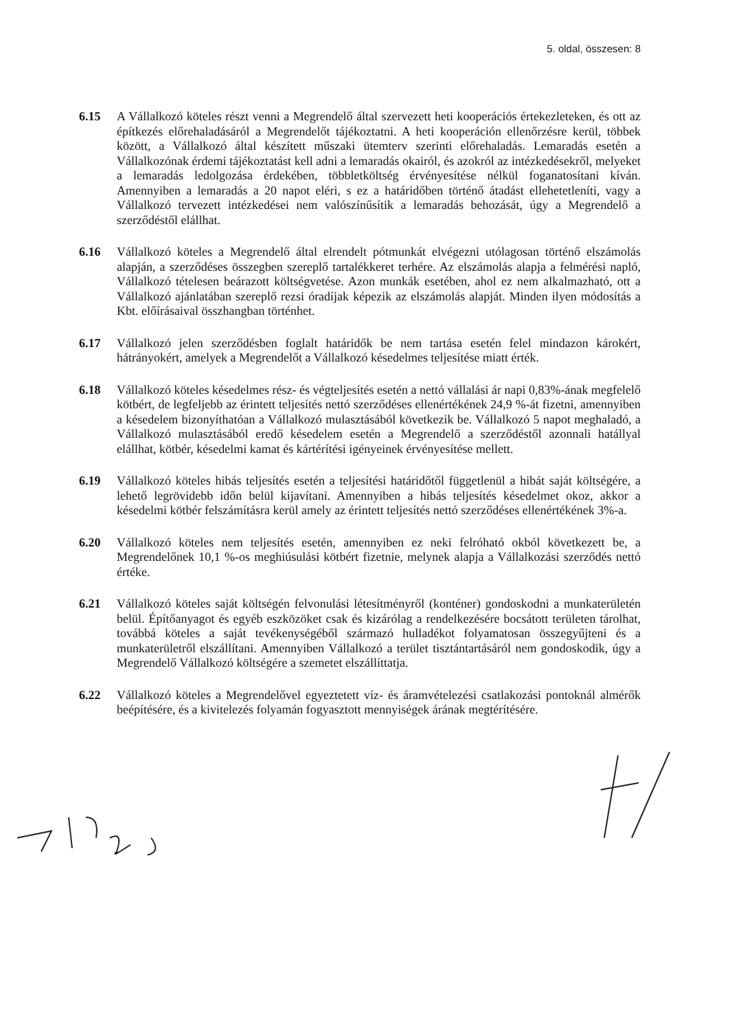5. oldal, összesen: 8
6.15 A Vállalkozó köteles részt venni a Megrendelő által szervezett heti kooperációs értekezleteken, és ott az építkezés előrehaladásáról a Megrendelőt tájékoztatni. A heti kooperáción ellenőrzésre kerül, többek között, a Vállalkozó által készített műszaki ütemterv szerinti előrehaladás. Lemaradás esetén a Vállalkozónak érdemi tájékoztatást kell adni a lemaradás okairól, és azokról az intézkedésekről, melyeket a lemaradás ledolgozása érdekében, többletköltség érvényesítése nélkül foganatosítani kíván. Amennyiben a lemaradás a 20 napot eléri, s ez a határidőben történő átadást ellehetetleníti, vagy a Vállalkozó tervezett intézkedései nem valószínűsítik a lemaradás behozását, úgy a Megrendelő a szerződéstől elállhat.
6.16 Vállalkozó köteles a Megrendelő által elrendelt pótmunkát elvégezni utólagosan történő elszámolás alapján, a szerződéses összegben szereplő tartalékkeret terhére. Az elszámolás alapja a felmérési napló, Vállalkozó tételesen beárazott költségvetése. Azon munkák esetében, ahol ez nem alkalmazható, ott a Vállalkozó ajánlatában szereplő rezsi óradíjak képezik az elszámolás alapját. Minden ilyen módosítás a Kbt. előírásaival összhangban történhet.
6.17 Vállalkozó jelen szerződésben foglalt határidők be nem tartása esetén felel mindazon károkért, hátrányokért, amelyek a Megrendelőt a Vállalkozó késedelmes teljesítése miatt érték.
6.18 Vállalkozó köteles késedelmes rész- és végteljesítés esetén a nettó vállalási ár napi 0,83%-ának megfelelő kötbért, de legfeljebb az érintett teljesítés nettó szerződéses ellenértékének 24,9 %-át fizetni, amennyiben a késedelem bizonyíthatóan a Vállalkozó mulasztásából következik be. Vállalkozó 5 napot meghaladó, a Vállalkozó mulasztásából eredő késedelem esetén a Megrendelő a szerződéstől azonnali hatállyal elállhat, kötbér, késedelmi kamat és kártérítési igényeinek érvényesítése mellett.
6.19 Vállalkozó köteles hibás teljesítés esetén a teljesítési határidőtől függetlenül a hibát saját költségére, a lehető legrövidebb időn belül kijavítani. Amennyiben a hibás teljesítés késedelmet okoz, akkor a késedelmi kötbér felszámításra kerül amely az érintett teljesítés nettó szerződéses ellenértékének 3%-a.
6.20 Vállalkozó köteles nem teljesítés esetén, amennyiben ez neki felróható okból következett be, a Megrendelőnek 10,1 %-os meghiúsulási kötbért fizetnie, melynek alapja a Vállalkozási szerződés nettó értéke.
6.21 Vállalkozó köteles saját költségén felvonulási létesítményről (konténer) gondoskodni a munkaterületén belül. Építőanyagot és egyéb eszközöket csak és kizárólag a rendelkezésére bocsátott területen tárolhat, továbbá köteles a saját tevékenységéből származó hulladékot folyamatosan összegyűjteni és a munkaterületről elszállítani. Amennyiben Vállalkozó a terület tisztántartásáról nem gondoskodik, úgy a Megrendelő Vállalkozó költségére a szemetet elszállíttatja.
6.22 Vállalkozó köteles a Megrendelővel egyeztetett víz- és áramvételezési csatlakozási pontoknál almérők beépítésére, és a kivitelezés folyamán fogyasztott mennyiségek árának megtérítésére.